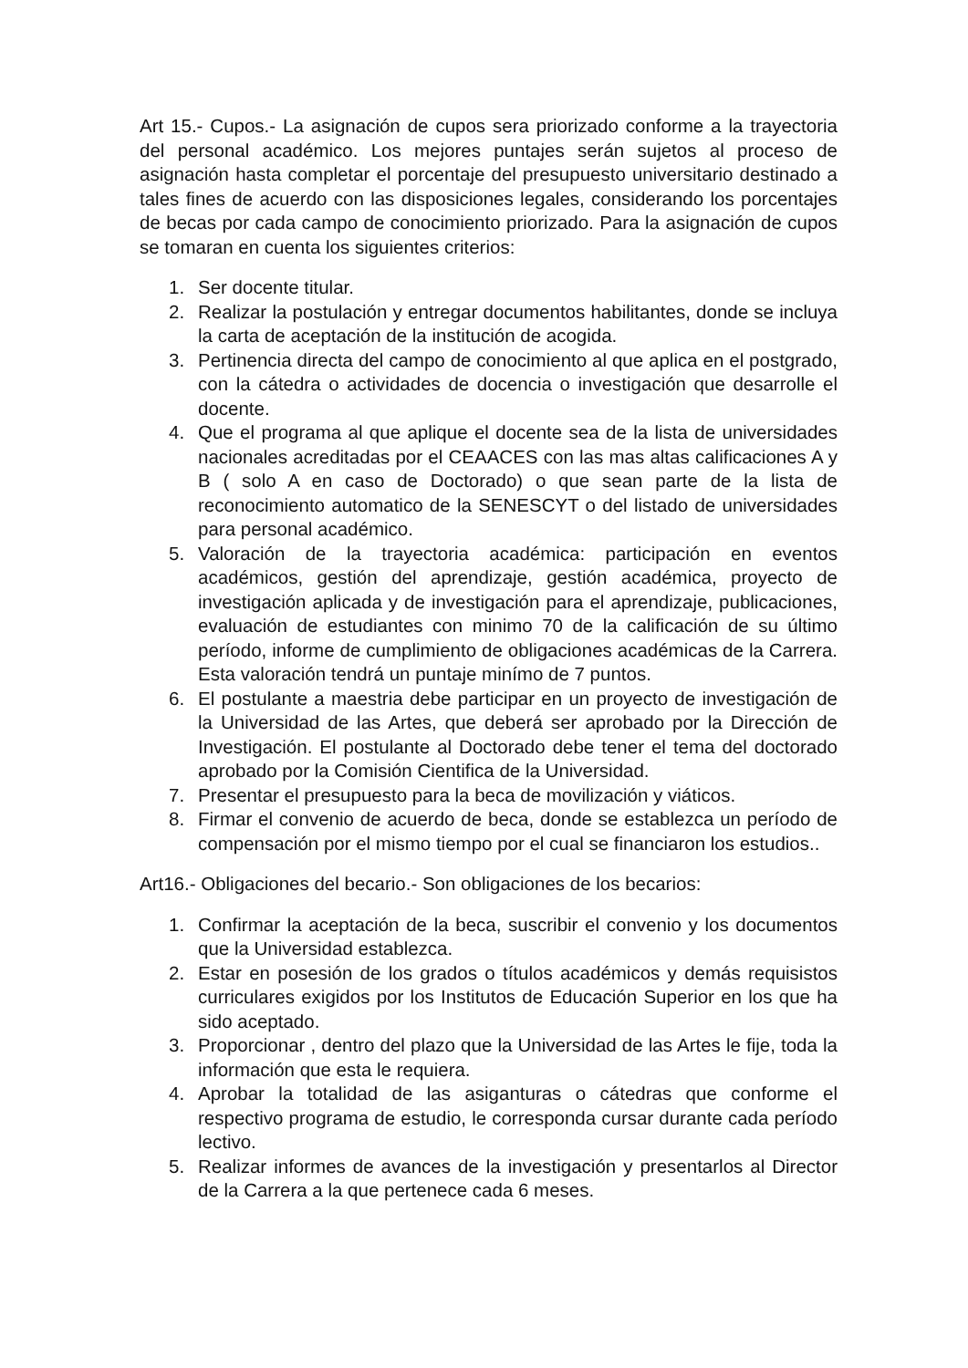Art 15.- Cupos.- La asignación de cupos sera priorizado conforme a la trayectoria del personal académico. Los mejores puntajes serán sujetos al proceso de asignación hasta completar el porcentaje del presupuesto universitario destinado a tales fines de acuerdo con las disposiciones legales, considerando los porcentajes de becas por cada campo de conocimiento priorizado. Para la asignación de cupos se tomaran en cuenta los siguientes criterios:
1. Ser docente titular.
2. Realizar la postulación y entregar documentos habilitantes, donde se incluya la carta de aceptación de la institución de acogida.
3. Pertinencia directa del campo de conocimiento al que aplica en el postgrado, con la cátedra o actividades de docencia o investigación que desarrolle el docente.
4. Que el programa al que aplique el docente sea de la lista de universidades nacionales acreditadas por el CEAACES con las mas altas calificaciones A y B ( solo A en caso de Doctorado) o que sean parte de la lista de reconocimiento automatico de la SENESCYT o del listado de universidades para personal académico.
5. Valoración de la trayectoria académica: participación en eventos académicos, gestión del aprendizaje, gestión académica, proyecto de investigación aplicada y de investigación para el aprendizaje, publicaciones, evaluación de estudiantes con minimo 70 de la calificación de su último período, informe de cumplimiento de obligaciones académicas de la Carrera. Esta valoración tendrá un puntaje minímo de 7 puntos.
6. El postulante a maestria debe participar en un proyecto de investigación de la Universidad de las Artes, que deberá ser aprobado por la Dirección de Investigación. El postulante al Doctorado debe tener el tema del doctorado aprobado por la Comisión Cientifica de la Universidad.
7. Presentar el presupuesto para la beca de movilización y viáticos.
8. Firmar el convenio de acuerdo de beca, donde se establezca un período de compensación por el mismo tiempo por el cual se financiaron los estudios..
Art16.- Obligaciones del becario.- Son obligaciones de los becarios:
1. Confirmar la aceptación de la beca, suscribir el convenio y los documentos que la Universidad establezca.
2. Estar en posesión de los grados o títulos académicos y demás requisistos curriculares exigidos por los Institutos de Educación Superior en los que ha sido aceptado.
3. Proporcionar , dentro del plazo que la Universidad de las Artes le fije, toda la información que esta le requiera.
4. Aprobar la totalidad de las asiganturas o cátedras que conforme el respectivo programa de estudio, le corresponda cursar durante cada período lectivo.
5. Realizar informes de avances de la investigación y presentarlos al Director de la Carrera a la que pertenece cada 6 meses.